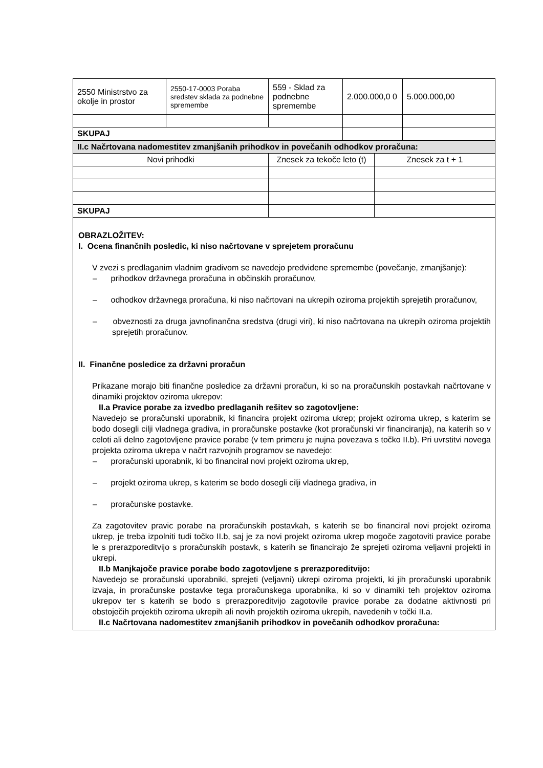| 2550 Ministrstvo za okolje in prostor | 2550-17-0003 Poraba sredstev sklada za podnebne spremembe | 559 - Sklad za podnebne spremembe | 2.000.000,0 0 | 5.000.000,00 |
| SKUPAJ | | | | |
| II.c Načrtovana nadomestitev zmanjšanih prihodkov in povečanih odhodkov proračuna: | | |
| Novi prihodki | Znesek za tekoče leto (t) | Znesek za t + 1 |
| SKUPAJ | | |
OBRAZLOŽITEV:
I. Ocena finančnih posledic, ki niso načrtovane v sprejetem proračunu
V zvezi s predlaganim vladnim gradivom se navedejo predvidene spremembe (povečanje, zmanjšanje):
– prihodkov državnega proračuna in občinskih proračunov,
– odhodkov državnega proračuna, ki niso načrtovani na ukrepih oziroma projektih sprejetih proračunov,
– obveznosti za druga javnofinančna sredstva (drugi viri), ki niso načrtovana na ukrepih oziroma projektih sprejetih proračunov.
II. Finančne posledice za državni proračun
Prikazane morajo biti finančne posledice za državni proračun, ki so na proračunskih postavkah načrtovane v dinamiki projektov oziroma ukrepov:
II.a Pravice porabe za izvedbo predlaganih rešitev so zagotovljene:
Navedejo se proračunski uporabnik, ki financira projekt oziroma ukrep; projekt oziroma ukrep, s katerim se bodo dosegli cilji vladnega gradiva, in proračunske postavke (kot proračunski vir financiranja), na katerih so v celoti ali delno zagotovljene pravice porabe (v tem primeru je nujna povezava s točko II.b). Pri uvrstitvi novega projekta oziroma ukrepa v načrt razvojnih programov se navedejo:
– proračunski uporabnik, ki bo financiral novi projekt oziroma ukrep,
– projekt oziroma ukrep, s katerim se bodo dosegli cilji vladnega gradiva, in
– proračunske postavke.
Za zagotovitev pravic porabe na proračunskih postavkah, s katerih se bo financiral novi projekt oziroma ukrep, je treba izpolniti tudi točko II.b, saj je za novi projekt oziroma ukrep mogoče zagotoviti pravice porabe le s prerazporeditvijo s proračunskih postavk, s katerih se financirajo že sprejeti oziroma veljavni projekti in ukrepi.
II.b Manjkajoče pravice porabe bodo zagotovljene s prerazporeditvijo:
Navedejo se proračunski uporabniki, sprejeti (veljavni) ukrepi oziroma projekti, ki jih proračunski uporabnik izvaja, in proračunske postavke tega proračunskega uporabnika, ki so v dinamiki teh projektov oziroma ukrepov ter s katerih se bodo s prerazporeditvijo zagotovile pravice porabe za dodatne aktivnosti pri obstoječih projektih oziroma ukrepih ali novih projektih oziroma ukrepih, navedenih v točki II.a.
II.c Načrtovana nadomestitev zmanjšanih prihodkov in povečanih odhodkov proračuna: